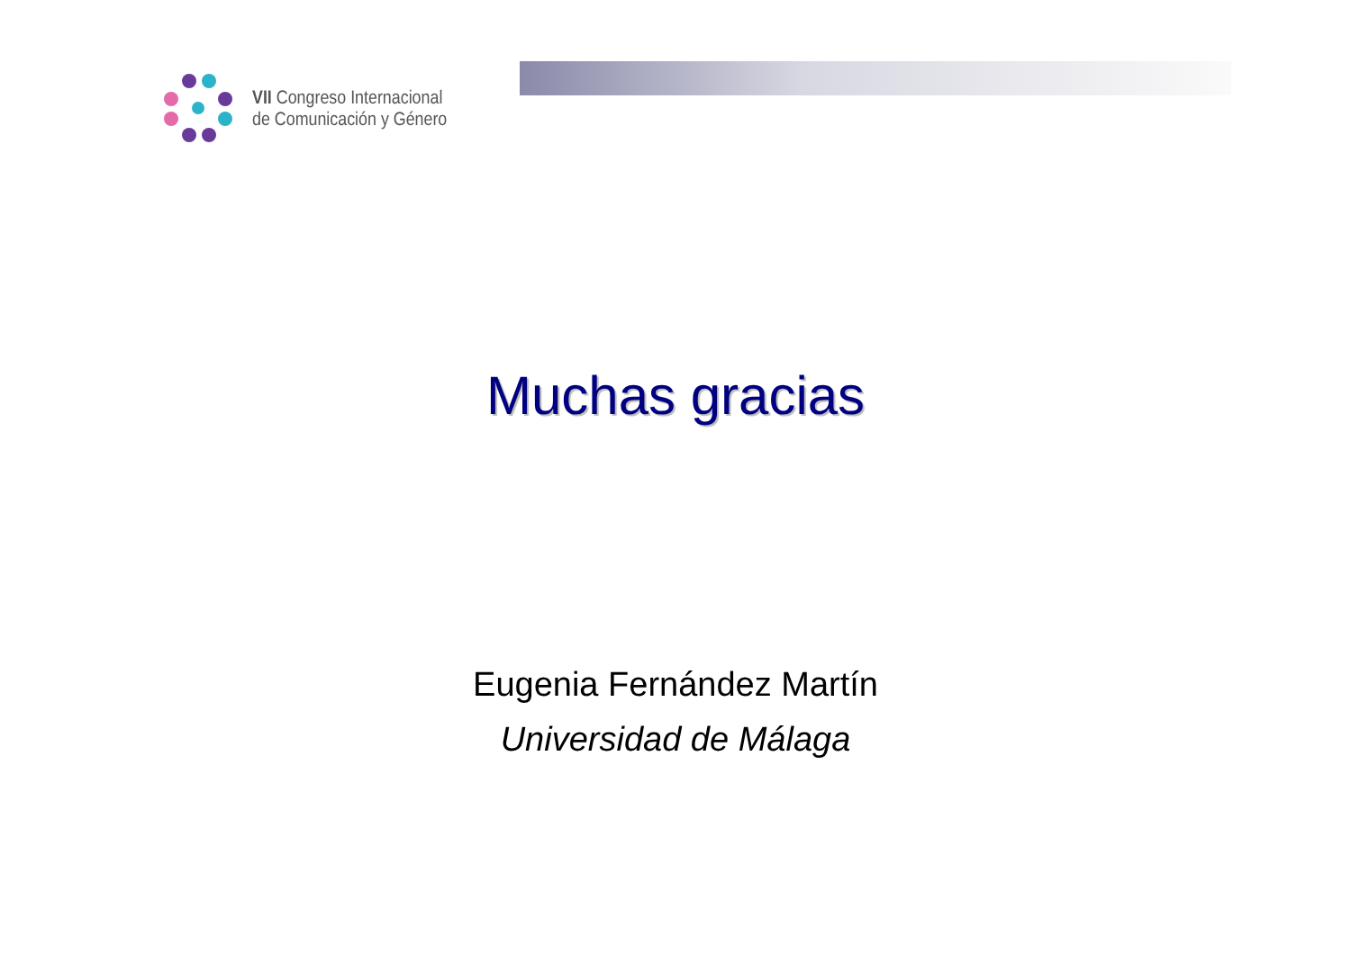VII Congreso Internacional
de Comunicación y Género
Muchas gracias
Eugenia Fernández Martín
Universidad de Málaga